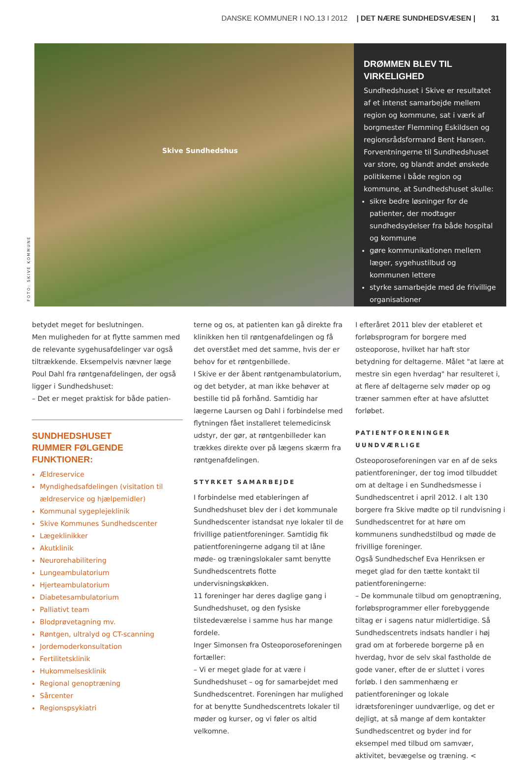DANSKE KOMMUNER I NO.13 I 2012 | DET NÆRE SUNDHEDSVÆSEN | 31
Skive Sundhedshus
FOTO: SKIVE KOMMUNE
DRØMMEN BLEV TIL VIRKELIGHED
Sundhedshuset i Skive er resultatet af et intenst samarbejde mellem region og kommune, sat i værk af borgmester Flemming Eskildsen og regionsrådsformand Bent Hansen. Forventningerne til Sundhedshuset var store, og blandt andet ønskede politikerne i både region og kommune, at Sundhedshuset skulle:
sikre bedre løsninger for de patienter, der modtager sundhedsydelser fra både hospital og kommune
gøre kommunikationen mellem læger, sygehustilbud og kommunen lettere
styrke samarbejde med de frivillige organisationer
betydet meget for beslutningen.
Men muligheden for at flytte sammen med de relevante sygehusafdelinger var også tiltrækkende. Eksempelvis nævner læge Poul Dahl fra røntgenafdelingen, der også ligger i Sundhedshuset:
– Det er meget praktisk for både patien-
SUNDHEDSHUSET
RUMMER FØLGENDE FUNKTIONER:
Ældreservice
Myndighedsafdelingen (visitation til ældreservice og hjælpemidler)
Kommunal sygeplejeklinik
Skive Kommunes Sundhedscenter
Lægeklinikker
Akutklinik
Neurorehabilitering
Lungeambulatorium
Hjerteambulatorium
Diabetesambulatorium
Palliativt team
Blodprøvetagning mv.
Røntgen, ultralyd og CT-scanning
Jordemoderkonsultation
Fertilitetsklinik
Hukommelsesklinik
Regional genoptræning
Sårcenter
Regionspsykiatri
terne og os, at patienten kan gå direkte fra klinikken hen til røntgenafdelingen og få det overstået med det samme, hvis der er behov for et røntgenbillede.
I Skive er der åbent røntgenambulatorium, og det betyder, at man ikke behøver at bestille tid på forhånd. Samtidig har lægerne Laursen og Dahl i forbindelse med flytningen fået installeret telemedicinsk udstyr, der gør, at røntgenbilleder kan trækkes direkte over på lægens skærm fra røntgenafdelingen.
STYRKET SAMARBEJDE
I forbindelse med etableringen af Sundhedshuset blev der i det kommunale Sundhedscenter istandsat nye lokaler til de frivillige patientforeninger. Samtidig fik patientforeningerne adgang til at låne møde- og træningslokaler samt benytte Sundhedscentrets flotte undervisningskøkken.
11 foreninger har deres daglige gang i Sundhedshuset, og den fysiske tilstedeværelse i samme hus har mange fordele.
Inger Simonsen fra Osteoporoseforeningen fortæller:
– Vi er meget glade for at være i Sundhedshuset – og for samarbejdet med Sundhedscentret. Foreningen har mulighed for at benytte Sundhedscentrets lokaler til møder og kurser, og vi føler os altid velkomne.
I efteråret 2011 blev der etableret et forløbsprogram for borgere med osteoporose, hvilket har haft stor betydning for deltagerne. Målet "at lære at mestre sin egen hverdag" har resulteret i, at flere af deltagerne selv møder op og træner sammen efter at have afsluttet forløbet.
PATIENTFORENINGER UUNDVÆRLIGE
Osteoporoseforeningen var en af de seks patientforeninger, der tog imod tilbuddet om at deltage i en Sundhedsmesse i Sundhedscentret i april 2012. I alt 130 borgere fra Skive mødte op til rundvisning i Sundhedscentret for at høre om kommunens sundhedstilbud og møde de frivillige foreninger.
Også Sundhedschef Eva Henriksen er meget glad for den tætte kontakt til patientforeningerne:
– De kommunale tilbud om genoptræning, forløbsprogrammer eller forebyggende tiltag er i sagens natur midlertidige. Så Sundhedscentrets indsats handler i høj grad om at forberede borgerne på en hverdag, hvor de selv skal fastholde de gode vaner, efter de er sluttet i vores forløb. I den sammenhæng er patientforeninger og lokale idrætsforeninger uundværlige, og det er dejligt, at så mange af dem kontakter Sundhedscentret og byder ind for eksempel med tilbud om samvær, aktivitet, bevægelse og træning. <